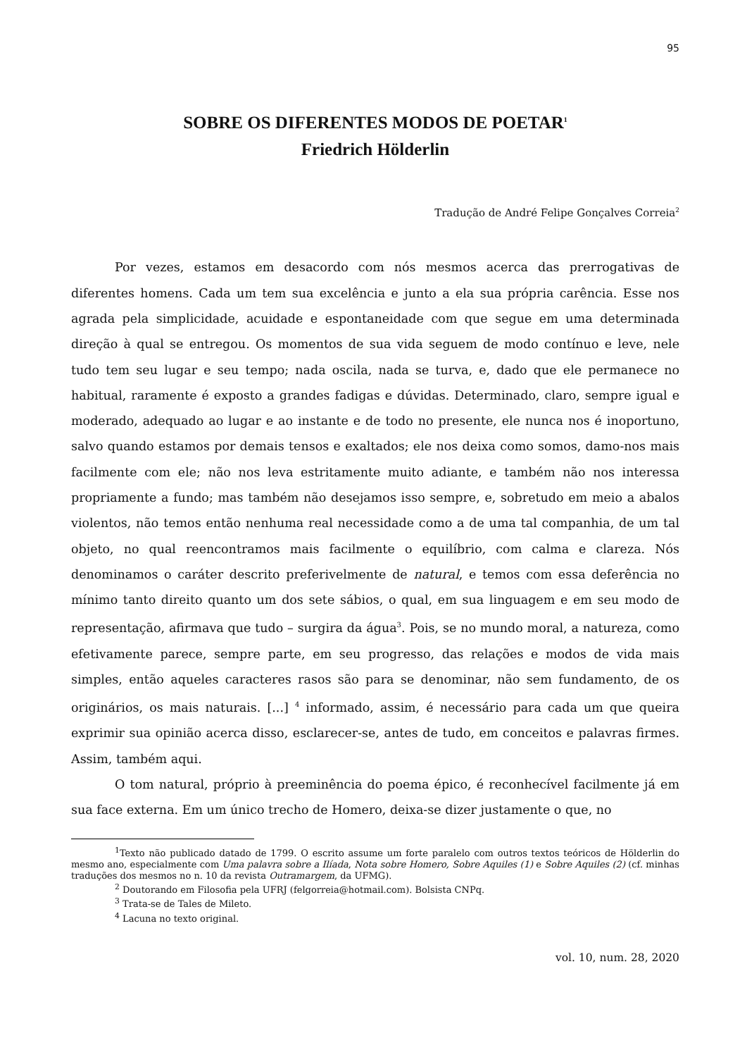95
SOBRE OS DIFERENTES MODOS DE POETAR<sup>1</sup>
Friedrich Hölderlin
Tradução de André Felipe Gonçalves Correia<sup>2</sup>
Por vezes, estamos em desacordo com nós mesmos acerca das prerrogativas de diferentes homens. Cada um tem sua excelência e junto a ela sua própria carência. Esse nos agrada pela simplicidade, acuidade e espontaneidade com que segue em uma determinada direção à qual se entregou. Os momentos de sua vida seguem de modo contínuo e leve, nele tudo tem seu lugar e seu tempo; nada oscila, nada se turva, e, dado que ele permanece no habitual, raramente é exposto a grandes fadigas e dúvidas. Determinado, claro, sempre igual e moderado, adequado ao lugar e ao instante e de todo no presente, ele nunca nos é inoportuno, salvo quando estamos por demais tensos e exaltados; ele nos deixa como somos, damo-nos mais facilmente com ele; não nos leva estritamente muito adiante, e também não nos interessa propriamente a fundo; mas também não desejamos isso sempre, e, sobretudo em meio a abalos violentos, não temos então nenhuma real necessidade como a de uma tal companhia, de um tal objeto, no qual reencontramos mais facilmente o equilíbrio, com calma e clareza. Nós denominamos o caráter descrito preferivelmente de natural, e temos com essa deferência no mínimo tanto direito quanto um dos sete sábios, o qual, em sua linguagem e em seu modo de representação, afirmava que tudo – surgira da água<sup>3</sup>. Pois, se no mundo moral, a natureza, como efetivamente parece, sempre parte, em seu progresso, das relações e modos de vida mais simples, então aqueles caracteres rasos são para se denominar, não sem fundamento, de os originários, os mais naturais. [...] <sup>4</sup> informado, assim, é necessário para cada um que queira exprimir sua opinião acerca disso, esclarecer-se, antes de tudo, em conceitos e palavras firmes. Assim, também aqui.
O tom natural, próprio à preeminência do poema épico, é reconhecível facilmente já em sua face externa. Em um único trecho de Homero, deixa-se dizer justamente o que, no
<sup>1</sup> Texto não publicado datado de 1799. O escrito assume um forte paralelo com outros textos teóricos de Hölderlin do mesmo ano, especialmente com Uma palavra sobre a Ilíada, Nota sobre Homero, Sobre Aquiles (1) e Sobre Aquiles (2) (cf. minhas traduções dos mesmos no n. 10 da revista Outramargem, da UFMG).
<sup>2</sup> Doutorando em Filosofia pela UFRJ (felgorreia@hotmail.com). Bolsista CNPq.
<sup>3</sup> Trata-se de Tales de Mileto.
<sup>4</sup> Lacuna no texto original.
vol. 10, num. 28, 2020